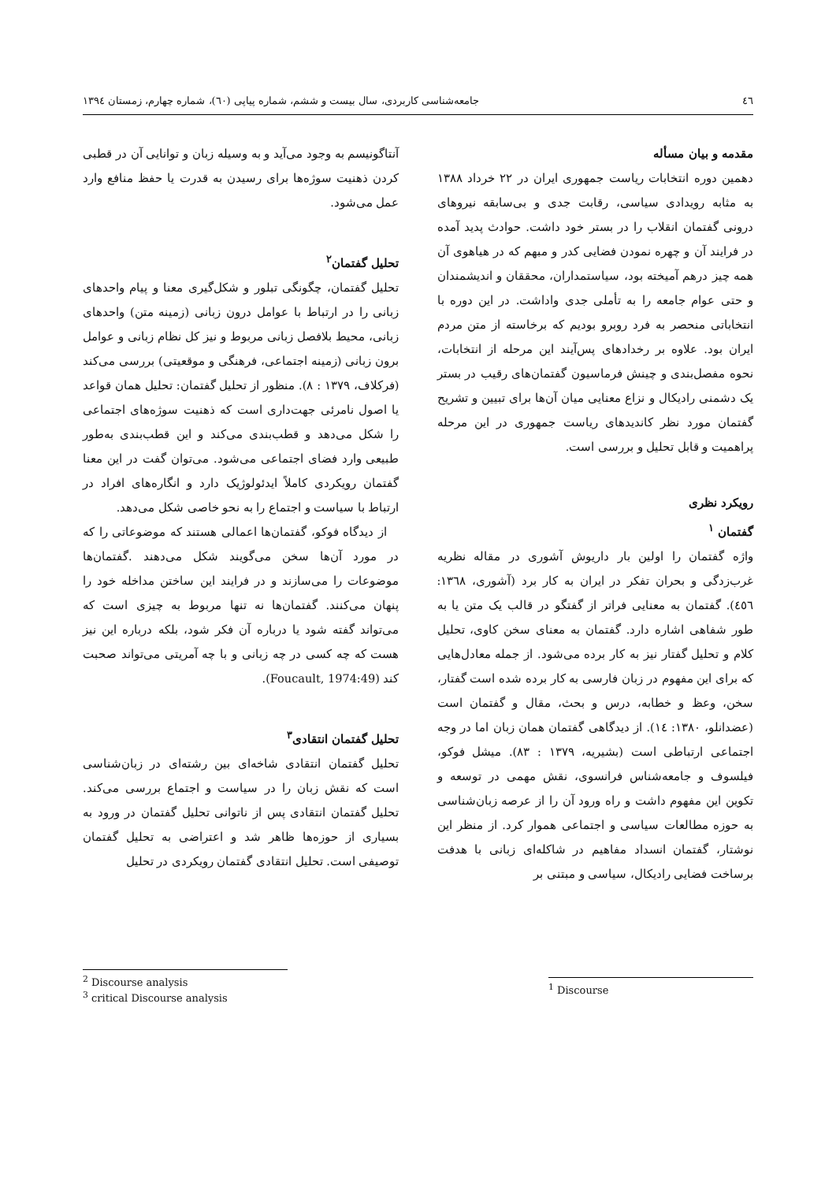٤٦ جامعه‌شناسی کاربردی، سال بیست و ششم، شماره پیاپی (٦٠)، شماره چهارم، زمستان ١٣٩٤
مقدمه و بیان مسأله
دهمین دوره انتخابات ریاست جمهوری ایران در ٢٢ خرداد ١٣٨٨ به مثابه رویدادی سیاسی، رقابت جدی و بی‌سابقه نیروهای درونی گفتمان انقلاب را در بستر خود داشت. حوادث پدید آمده در فرایند آن و چهره نمودن فضایی کدر و مبهم که در هیاهوی آن همه چیز درهم آمیخته بود، سیاستمداران، محققان و اندیشمندان و حتی عوام جامعه را به تأملی جدی واداشت. در این دوره با انتخاباتی منحصر به فرد روبرو بودیم که برخاسته از متن مردم ایران بود. علاوه بر رخدادهای پس‌آیند این مرحله از انتخابات، نحوه مفصل‌بندی و چینش فرماسیون گفتمان‌های رقیب در بستر یک دشمنی رادیکال و نزاع معنایی میان آن‌ها برای تبیین و تشریح گفتمان مورد نظر کاندیدهای ریاست جمهوری در این مرحله پراهمیت و قابل تحلیل و بررسی است.
رویکرد نظری
گفتمان <sup>١</sup>
واژه گفتمان را اولین بار داریوش آشوری در مقاله نظریه غرب‌زدگی و بحران تفکر در ایران به کار برد (آشوری، ١٣٦٨: ٤٥٦). گفتمان به معنایی فراتر از گفتگو در قالب یک متن یا به طور شفاهی اشاره دارد. گفتمان به معنای سخن کاوی، تحلیل کلام و تحلیل گفتار نیز به کار برده می‌شود. از جمله معادل‌هایی که برای این مفهوم در زبان فارسی به کار برده شده است گفتار، سخن، وعظ و خطابه، درس و بحث، مقال و گفتمان است (عضدانلو، ١٣٨٠: ١٤). از دیدگاهی گفتمان همان زبان اما در وجه اجتماعی ارتباطی است (بشیریه، ١٣٧٩ : ٨٣). میشل فوکو، فیلسوف و جامعه‌شناس فرانسوی، نقش مهمی در توسعه و تکوین این مفهوم داشت و راه ورود آن را از عرصه زبان‌شناسی به حوزه مطالعات سیاسی و اجتماعی هموار کرد. از منظر این نوشتار، گفتمان انسداد مفاهیم در شاکله‌ای زبانی با هدفت برساخت فضایی رادیکال، سیاسی و مبتنی بر
<sup>1</sup> Discourse
آنتاگونیسم به وجود می‌آید و به وسیله زبان و توانایی آن در قطبی کردن ذهنیت سوژه‌ها برای رسیدن به قدرت یا حفظ منافع وارد عمل می‌شود.
تحلیل گفتمان<sup>٢</sup>
تحلیل گفتمان، چگونگی تبلور و شکل‌گیری معنا و پیام واحدهای زبانی را در ارتباط با عوامل درون زبانی (زمینه متن) واحدهای زبانی، محیط بلافصل زبانی مربوط و نیز کل نظام زبانی و عوامل برون زبانی (زمینه اجتماعی، فرهنگی و موقعیتی) بررسی می‌کند (فرکلاف، ١٣٧٩ : ٨). منظور از تحلیل گفتمان: تحلیل همان قواعد یا اصول نامرئی جهت‌داری است که ذهنیت سوژه‌های اجتماعی را شکل می‌دهد و قطب‌بندی می‌کند و این قطب‌بندی به‌طور طبیعی وارد فضای اجتماعی می‌شود. می‌توان گفت در این معنا گفتمان رویکردی کاملاً ایدئولوژیک دارد و انگاره‌های افراد در ارتباط با سیاست و اجتماع را به نحو خاصی شکل می‌دهد.
از دیدگاه فوکو، گفتمان‌ها اعمالی هستند که موضوعاتی را که در مورد آن‌ها سخن می‌گویند شکل می‌دهند .گفتمان‌ها موضوعات را می‌سازند و در فرایند این ساختن مداخله خود را پنهان می‌کنند. گفتمان‌ها نه تنها مربوط به چیزی است که می‌تواند گفته شود یا درباره آن فکر شود، بلکه درباره این نیز هست که چه کسی در چه زبانی و با چه آمریتی می‌تواند صحبت کند (Foucault, 1974:49).
تحلیل گفتمان انتقادی<sup>٣</sup>
تحلیل گفتمان انتقادی شاخه‌ای بین رشته‌ای در زبان‌شناسی است که نقش زبان را در سیاست و اجتماع بررسی می‌کند. تحلیل گفتمان انتقادی پس از ناتوانی تحلیل گفتمان در ورود به بسیاری از حوزه‌ها ظاهر شد و اعتراضی به تحلیل گفتمان توصیفی است. تحلیل انتقادی گفتمان رویکردی در تحلیل
<sup>2</sup> Discourse analysis
<sup>3</sup> critical Discourse analysis